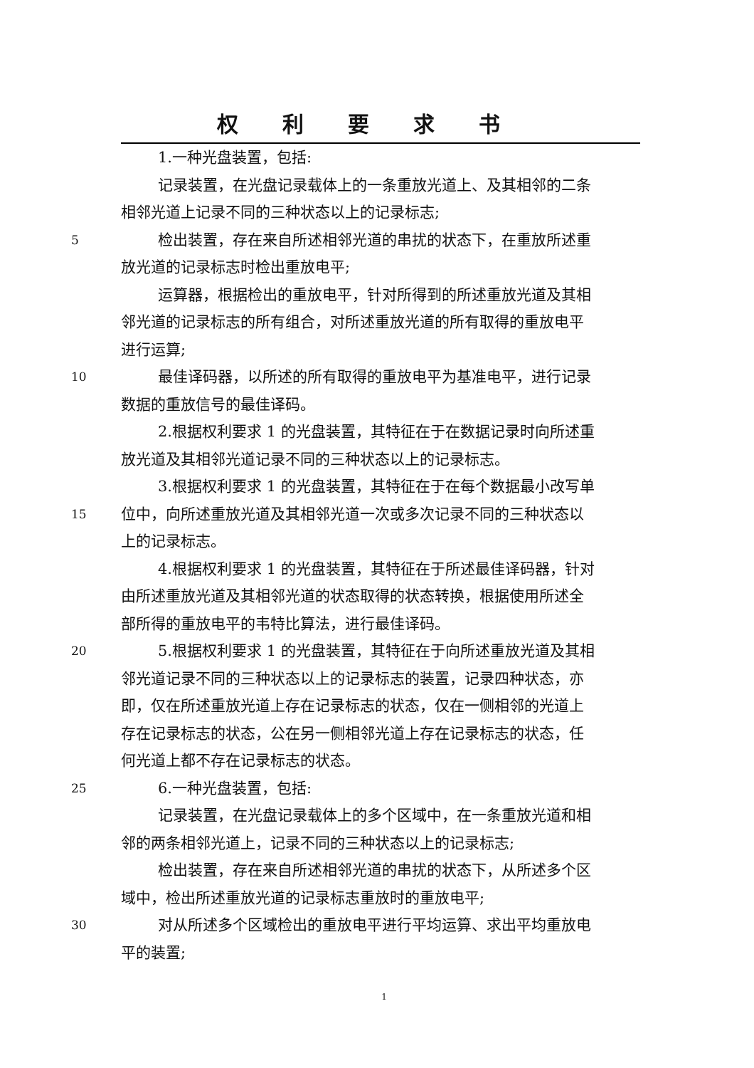权利要求书
1.一种光盘装置，包括:
记录装置，在光盘记录载体上的一条重放光道上、及其相邻的二条
相邻光道上记录不同的三种状态以上的记录标志;
5
检出装置，存在来自所述相邻光道的串扰的状态下，在重放所述重
放光道的记录标志时检出重放电平;
运算器，根据检出的重放电平，针对所得到的所述重放光道及其相
邻光道的记录标志的所有组合，对所述重放光道的所有取得的重放电平
进行运算;
10
最佳译码器，以所述的所有取得的重放电平为基准电平，进行记录
数据的重放信号的最佳译码。
2.根据权利要求 1 的光盘装置，其特征在于在数据记录时向所述重
放光道及其相邻光道记录不同的三种状态以上的记录标志。
3.根据权利要求 1 的光盘装置，其特征在于在每个数据最小改写单
15
位中，向所述重放光道及其相邻光道一次或多次记录不同的三种状态以
上的记录标志。
4.根据权利要求 1 的光盘装置，其特征在于所述最佳译码器，针对
由所述重放光道及其相邻光道的状态取得的状态转换，根据使用所述全
部所得的重放电平的韦特比算法，进行最佳译码。
20
5.根据权利要求 1 的光盘装置，其特征在于向所述重放光道及其相
邻光道记录不同的三种状态以上的记录标志的装置，记录四种状态，亦
即，仅在所述重放光道上存在记录标志的状态，仅在一侧相邻的光道上
存在记录标志的状态，公在另一侧相邻光道上存在记录标志的状态，任
何光道上都不存在记录标志的状态。
25
6.一种光盘装置，包括:
记录装置，在光盘记录载体上的多个区域中，在一条重放光道和相
邻的两条相邻光道上，记录不同的三种状态以上的记录标志;
检出装置，存在来自所述相邻光道的串扰的状态下，从所述多个区
域中，检出所述重放光道的记录标志重放时的重放电平;
30
对从所述多个区域检出的重放电平进行平均运算、求出平均重放电
平的装置;
1